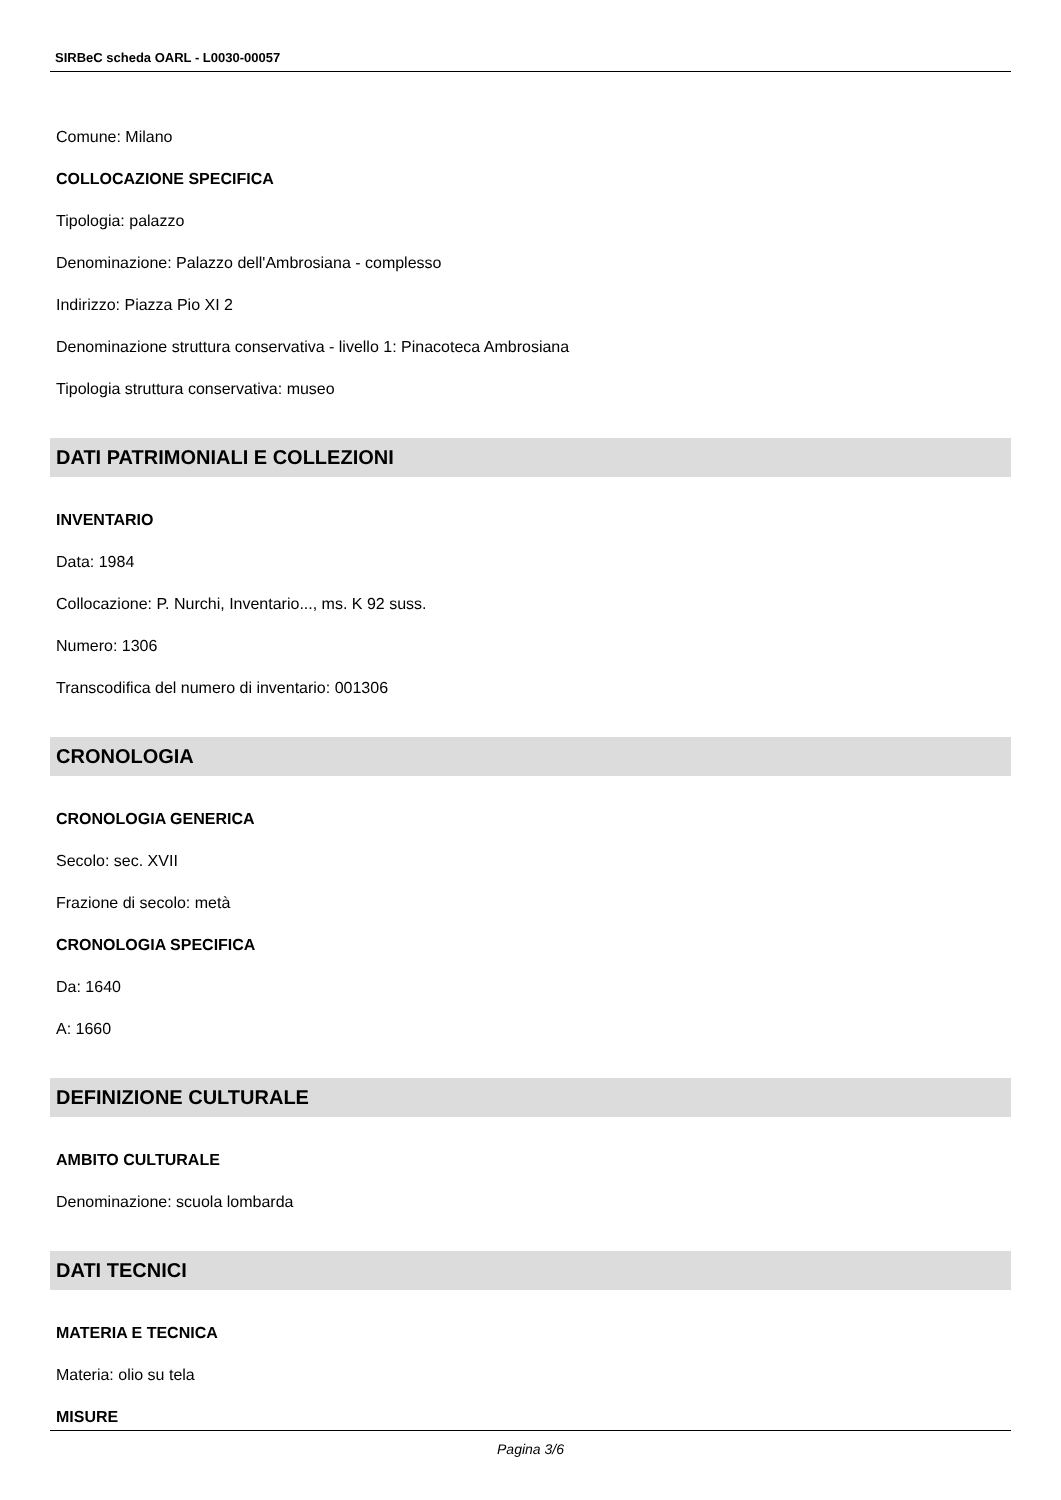SIRBeC scheda OARL - L0030-00057
Comune: Milano
COLLOCAZIONE SPECIFICA
Tipologia: palazzo
Denominazione: Palazzo dell'Ambrosiana - complesso
Indirizzo: Piazza Pio XI 2
Denominazione struttura conservativa - livello 1: Pinacoteca Ambrosiana
Tipologia struttura conservativa: museo
DATI PATRIMONIALI E COLLEZIONI
INVENTARIO
Data: 1984
Collocazione: P. Nurchi, Inventario..., ms. K 92 suss.
Numero: 1306
Transcodifica del numero di inventario: 001306
CRONOLOGIA
CRONOLOGIA GENERICA
Secolo: sec. XVII
Frazione di secolo: metà
CRONOLOGIA SPECIFICA
Da: 1640
A: 1660
DEFINIZIONE CULTURALE
AMBITO CULTURALE
Denominazione: scuola lombarda
DATI TECNICI
MATERIA E TECNICA
Materia: olio su tela
MISURE
Pagina 3/6